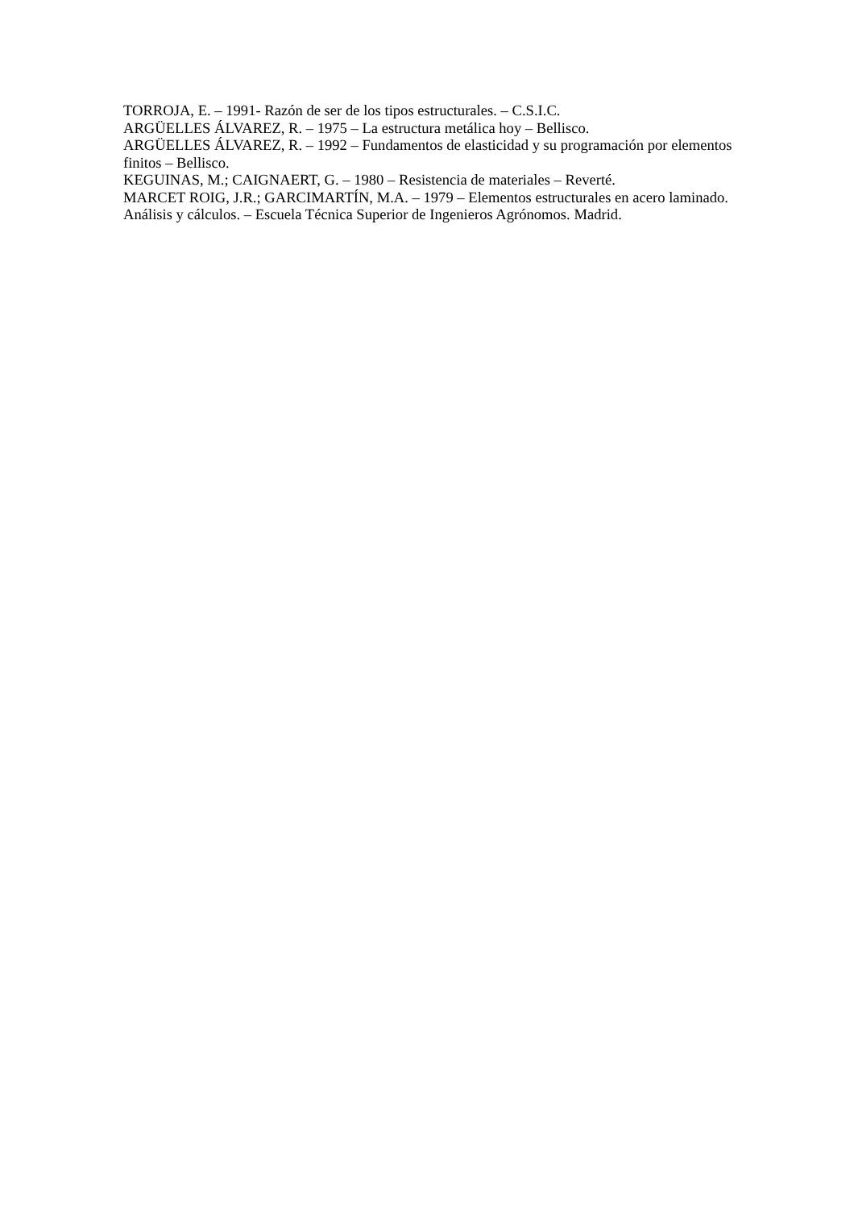TORROJA, E. – 1991- Razón de ser de los tipos estructurales. – C.S.I.C.
ARGÜELLES ÁLVAREZ, R. – 1975 – La estructura metálica hoy – Bellisco.
ARGÜELLES ÁLVAREZ, R. – 1992 – Fundamentos de elasticidad y su programación por elementos finitos – Bellisco.
KEGUINAS, M.; CAIGNAERT, G. – 1980 – Resistencia de materiales – Reverté.
MARCET ROIG, J.R.; GARCIMARTÍN, M.A. – 1979 – Elementos estructurales en acero laminado. Análisis y cálculos. – Escuela Técnica Superior de Ingenieros Agrónomos. Madrid.